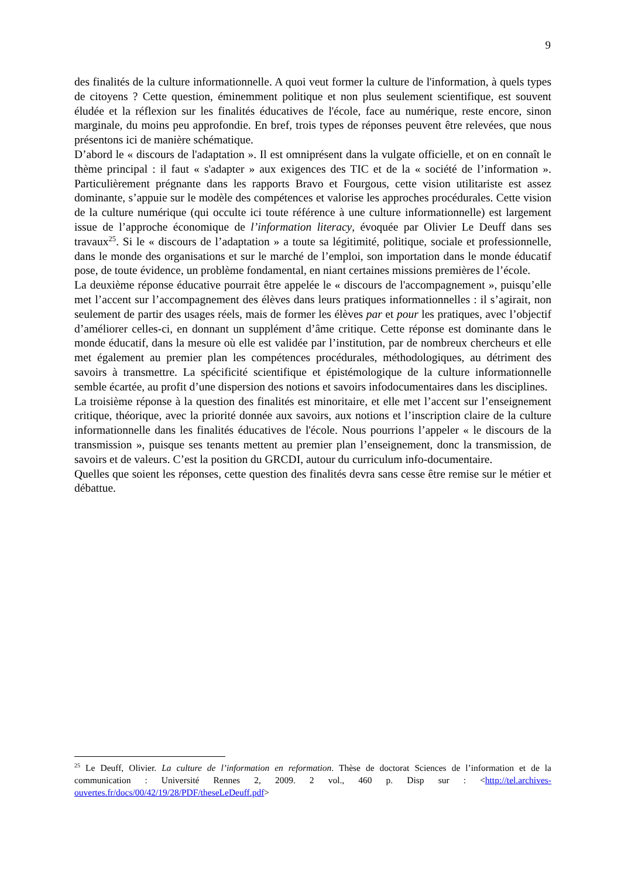9
des finalités de la culture informationnelle. A quoi veut former la culture de l'information, à quels types de citoyens ? Cette question, éminemment politique et non plus seulement scientifique, est souvent éludée et la réflexion sur les finalités éducatives de l'école, face au numérique, reste encore, sinon marginale, du moins peu approfondie. En bref, trois types de réponses peuvent être relevées, que nous présentons ici de manière schématique.
D’abord le « discours de l'adaptation ». Il est omniprésent dans la vulgate officielle, et on en connaît le thème principal : il faut « s'adapter » aux exigences des TIC et de la « société de l’information ». Particulièrement prégnante dans les rapports Bravo et Fourgous, cette vision utilitariste est assez dominante, s’appuie sur le modèle des compétences et valorise les approches procédurales. Cette vision de la culture numérique (qui occulte ici toute référence à une culture informationnelle) est largement issue de l’approche économique de l’information literacy, évoquée par Olivier Le Deuff dans ses travaux<sup>25</sup>. Si le « discours de l’adaptation » a toute sa légitimité, politique, sociale et professionnelle, dans le monde des organisations et sur le marché de l’emploi, son importation dans le monde éducatif pose, de toute évidence, un problème fondamental, en niant certaines missions premières de l’école.
La deuxième réponse éducative pourrait être appelée le « discours de l'accompagnement », puisqu’elle met l’accent sur l’accompagnement des élèves dans leurs pratiques informationnelles : il s’agirait, non seulement de partir des usages réels, mais de former les élèves par et pour les pratiques, avec l’objectif d’améliorer celles-ci, en donnant un supplément d’âme critique. Cette réponse est dominante dans le monde éducatif, dans la mesure où elle est validée par l’institution, par de nombreux chercheurs et elle met également au premier plan les compétences procédurales, méthodologiques, au détriment des savoirs à transmettre. La spécificité scientifique et épistémologique de la culture informationnelle semble écartée, au profit d’une dispersion des notions et savoirs infodocumentaires dans les disciplines.
La troisième réponse à la question des finalités est minoritaire, et elle met l’accent sur l’enseignement critique, théorique, avec la priorité donnée aux savoirs, aux notions et l’inscription claire de la culture informationnelle dans les finalités éducatives de l'école. Nous pourrions l’appeler « le discours de la transmission », puisque ses tenants mettent au premier plan l’enseignement, donc la transmission, de savoirs et de valeurs. C’est la position du GRCDI, autour du curriculum info-documentaire.
Quelles que soient les réponses, cette question des finalités devra sans cesse être remise sur le métier et débattue.
<sup>25</sup> Le Deuff, Olivier. La culture de l’information en reformation. Thèse de doctorat Sciences de l’information et de la communication : Université Rennes 2, 2009. 2 vol., 460 p. Disp sur : <http://tel.archives-ouvertes.fr/docs/00/42/19/28/PDF/theseLeDeuff.pdf>